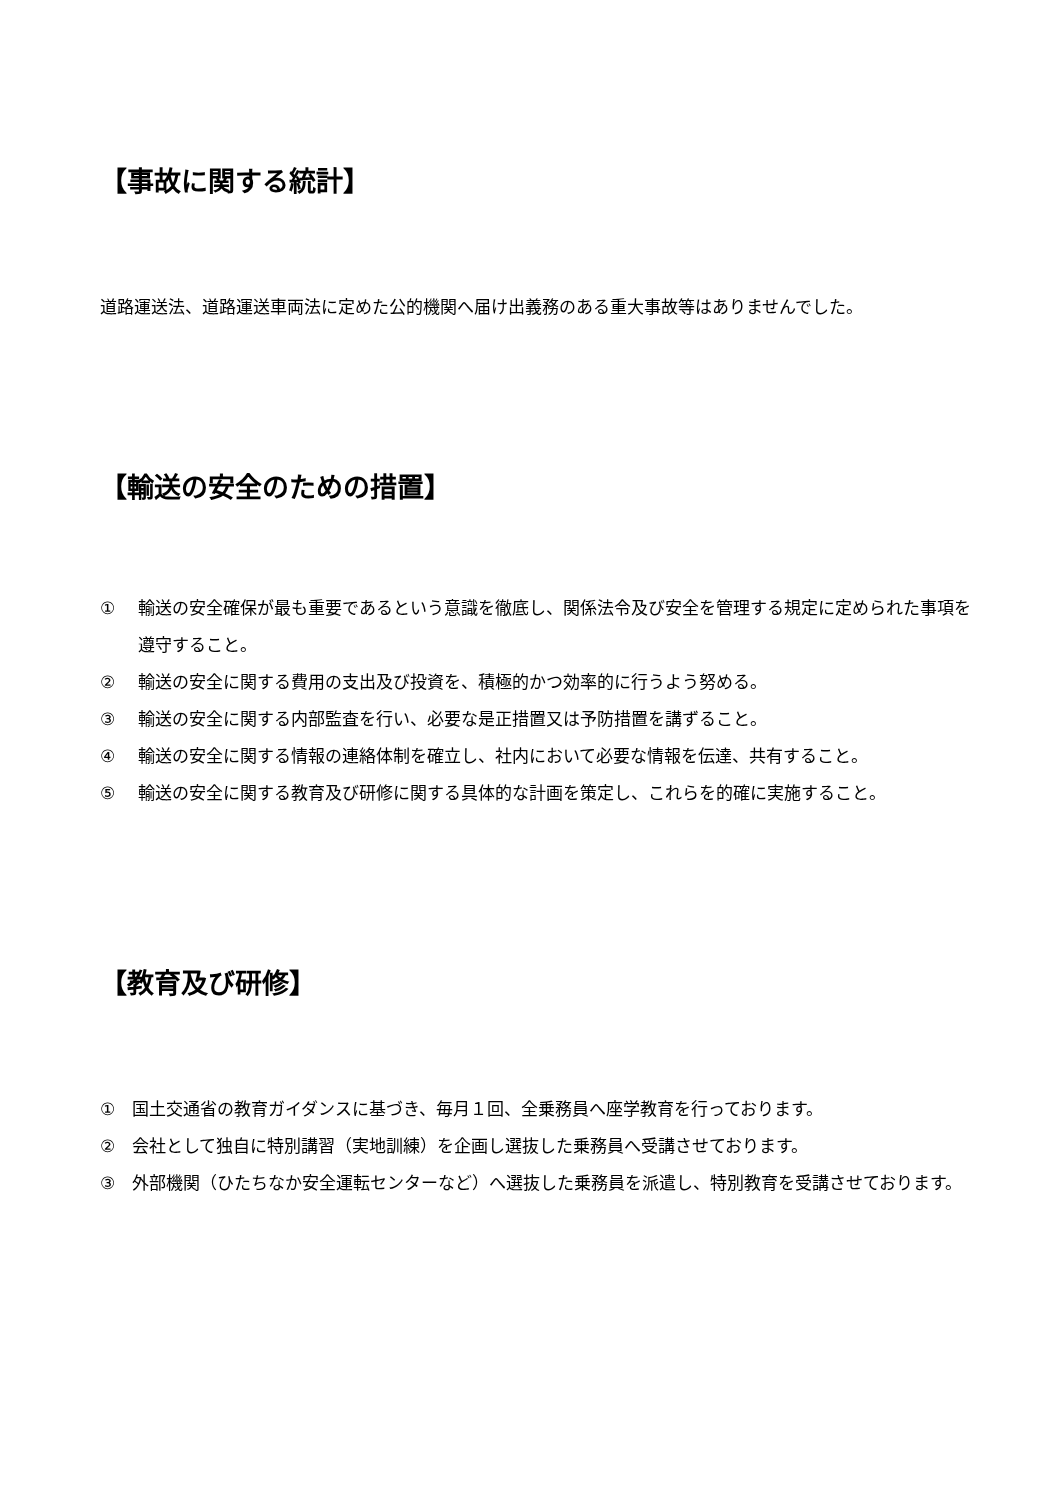【事故に関する統計】
道路運送法、道路運送車両法に定めた公的機関へ届け出義務のある重大事故等はありませんでした。
【輸送の安全のための措置】
① 輸送の安全確保が最も重要であるという意識を徹底し、関係法令及び安全を管理する規定に定められた事項を遵守すること。
② 輸送の安全に関する費用の支出及び投資を、積極的かつ効率的に行うよう努める。
③ 輸送の安全に関する内部監査を行い、必要な是正措置又は予防措置を講ずること。
④ 輸送の安全に関する情報の連絡体制を確立し、社内において必要な情報を伝達、共有すること。
⑤ 輸送の安全に関する教育及び研修に関する具体的な計画を策定し、これらを的確に実施すること。
【教育及び研修】
① 国土交通省の教育ガイダンスに基づき、毎月１回、全乗務員へ座学教育を行っております。
② 会社として独自に特別講習（実地訓練）を企画し選抜した乗務員へ受講させております。
③ 外部機関（ひたちなか安全運転センターなど）へ選抜した乗務員を派遣し、特別教育を受講させております。